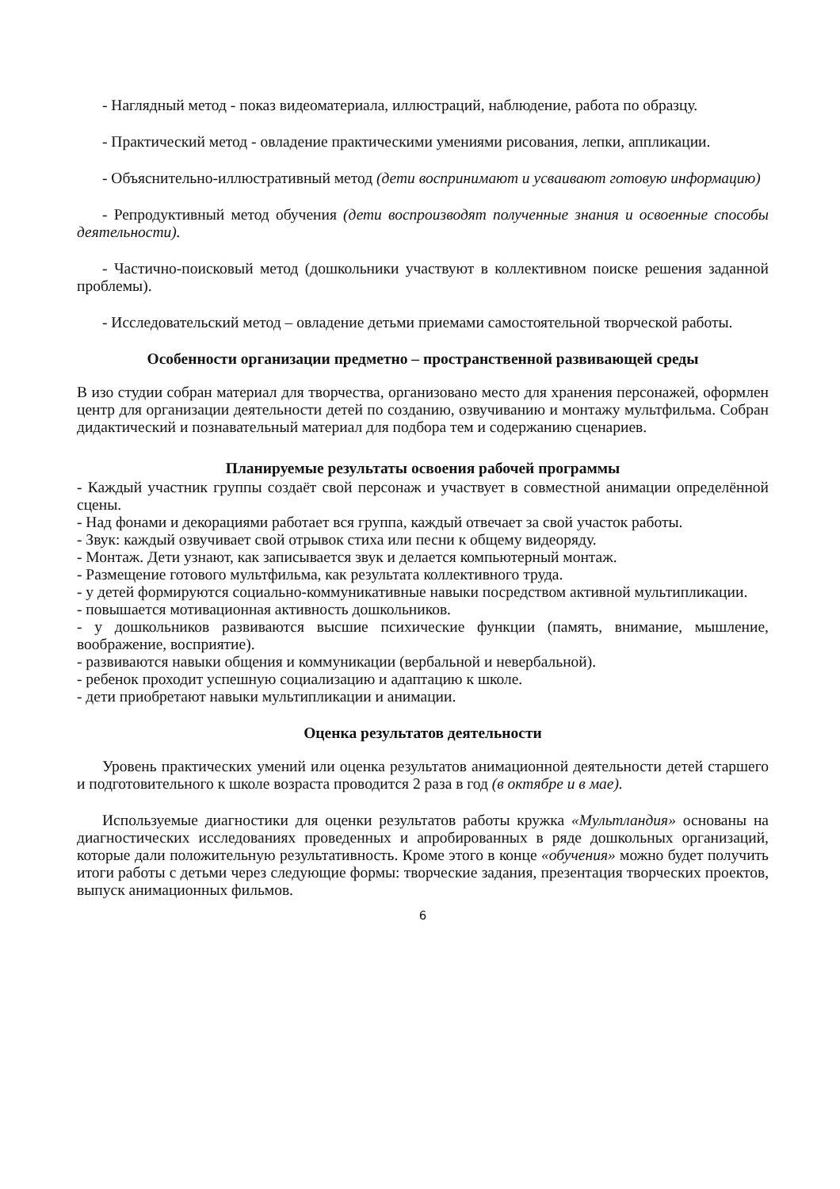- Наглядный метод - показ видеоматериала, иллюстраций, наблюдение, работа по образцу.
- Практический метод - овладение практическими умениями рисования, лепки, аппликации.
- Объяснительно-иллюстративный метод (дети воспринимают и усваивают готовую информацию)
- Репродуктивный метод обучения (дети воспроизводят полученные знания и освоенные способы деятельности).
- Частично-поисковый метод (дошкольники участвуют в коллективном поиске решения заданной проблемы).
- Исследовательский метод – овладение детьми приемами самостоятельной творческой работы.
Особенности организации предметно – пространственной развивающей среды
В изо студии собран материал для творчества, организовано место для хранения персонажей, оформлен центр для организации деятельности детей по созданию, озвучиванию и монтажу мультфильма. Собран дидактический и познавательный материал для подбора тем и содержанию сценариев.
Планируемые результаты освоения рабочей программы
- Каждый участник группы создаёт свой персонаж и участвует в совместной анимации определённой сцены.
- Над фонами и декорациями работает вся группа, каждый отвечает за свой участок работы.
- Звук: каждый озвучивает свой отрывок стиха или песни к общему видеоряду.
- Монтаж. Дети узнают, как записывается звук и делается компьютерный монтаж.
- Размещение готового мультфильма, как результата коллективного труда.
- у детей формируются социально-коммуникативные навыки посредством активной мультипликации.
- повышается мотивационная активность дошкольников.
- у дошкольников развиваются высшие психические функции (память, внимание, мышление, воображение, восприятие).
- развиваются навыки общения и коммуникации (вербальной и невербальной).
- ребенок проходит успешную социализацию и адаптацию к школе.
- дети приобретают навыки мультипликации и анимации.
Оценка результатов деятельности
Уровень практических умений или оценка результатов анимационной деятельности детей старшего и подготовительного к школе возраста проводится 2 раза в год (в октябре и в мае).
Используемые диагностики для оценки результатов работы кружка «Мультландия» основаны на диагностических исследованиях проведенных и апробированных в ряде дошкольных организаций, которые дали положительную результативность. Кроме этого в конце «обучения» можно будет получить итоги работы с детьми через следующие формы: творческие задания, презентация творческих проектов, выпуск анимационных фильмов.
6